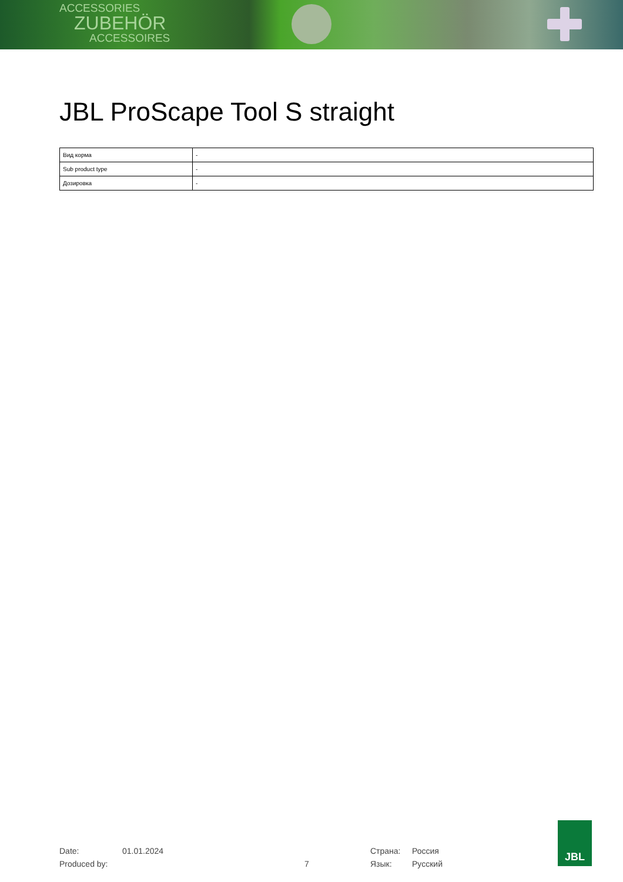ACCESSORIES
ZUBEHÖR
ACCESSOIRES
JBL ProScape Tool S straight
| Вид корма | - |
| Sub product type | - |
| Дозировка | - |
| Date: | 01.01.2024 | | Страна: | Россия |
| Produced by: | | 7 | Язык: | Русский |
JBL